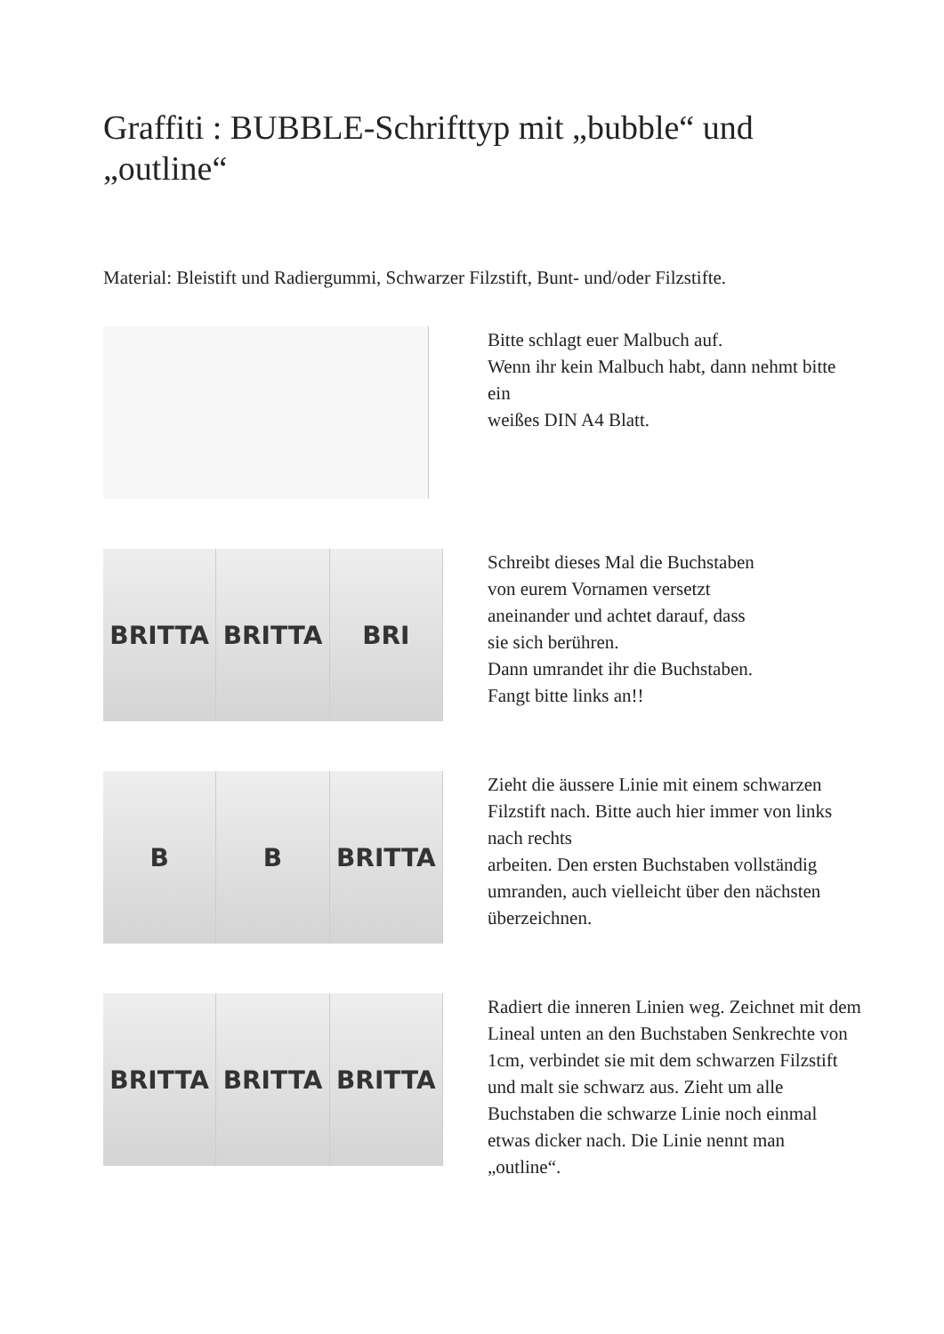Graffiti : BUBBLE-Schrifttyp mit „bubble“ und „outline“
Material: Bleistift und Radiergummi, Schwarzer Filzstift, Bunt- und/oder Filzstifte.
Bitte schlagt euer Malbuch auf.
Wenn ihr kein Malbuch habt, dann nehmt bitte ein
weißes DIN A4 Blatt.
BRITTA BRITTA BRI
Schreibt dieses Mal die Buchstaben
von eurem Vornamen versetzt
aneinander und achtet darauf, dass
sie sich berühren.
Dann umrandet ihr die Buchstaben.
Fangt bitte links an!!
B B BRITTA
Zieht die äussere Linie mit einem schwarzen Filzstift nach. Bitte auch hier immer von links nach rechts
arbeiten. Den ersten Buchstaben vollständig umranden, auch vielleicht über den nächsten überzeichnen.
BRITTA BRITTA BRITTA
Radiert die inneren Linien weg. Zeichnet mit dem Lineal unten an den Buchstaben Senkrechte von 1cm, verbindet sie mit dem schwarzen Filzstift und malt sie schwarz aus. Zieht um alle Buchstaben die schwarze Linie noch einmal etwas dicker nach. Die Linie nennt man „outline“.